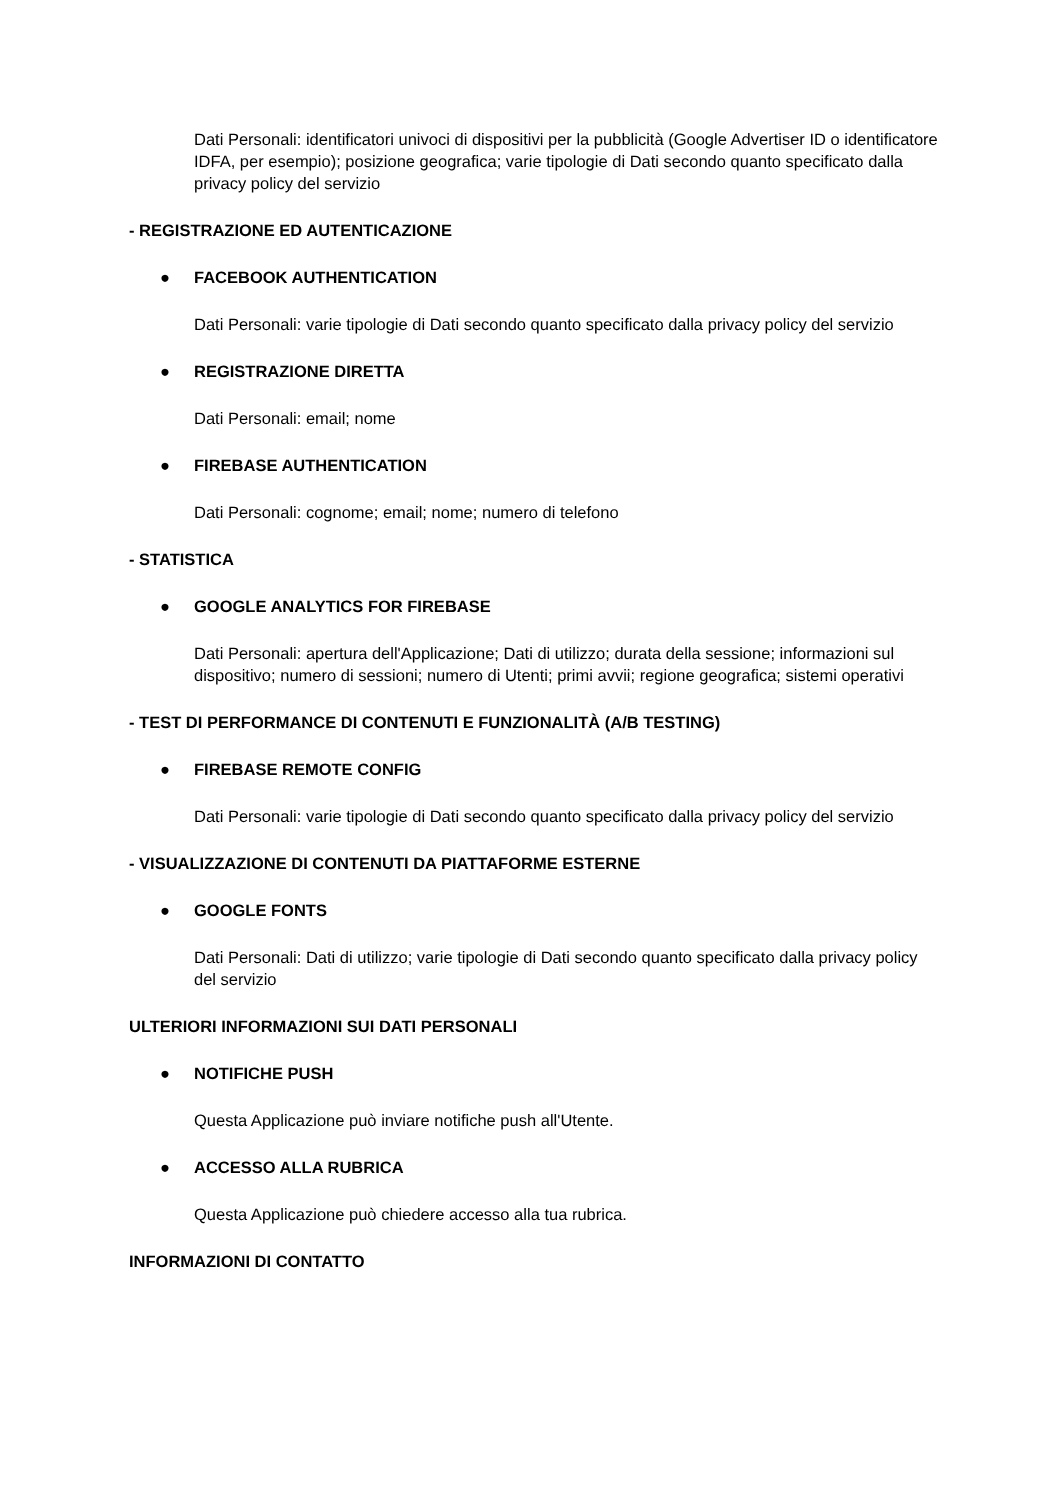Dati Personali: identificatori univoci di dispositivi per la pubblicità (Google Advertiser ID o identificatore IDFA, per esempio); posizione geografica; varie tipologie di Dati secondo quanto specificato dalla privacy policy del servizio
- REGISTRAZIONE ED AUTENTICAZIONE
● FACEBOOK AUTHENTICATION
Dati Personali: varie tipologie di Dati secondo quanto specificato dalla privacy policy del servizio
● REGISTRAZIONE DIRETTA
Dati Personali: email; nome
● FIREBASE AUTHENTICATION
Dati Personali: cognome; email; nome; numero di telefono
- STATISTICA
● GOOGLE ANALYTICS FOR FIREBASE
Dati Personali: apertura dell'Applicazione; Dati di utilizzo; durata della sessione; informazioni sul dispositivo; numero di sessioni; numero di Utenti; primi avvii; regione geografica; sistemi operativi
- TEST DI PERFORMANCE DI CONTENUTI E FUNZIONALITÀ (A/B TESTING)
● FIREBASE REMOTE CONFIG
Dati Personali: varie tipologie di Dati secondo quanto specificato dalla privacy policy del servizio
- VISUALIZZAZIONE DI CONTENUTI DA PIATTAFORME ESTERNE
● GOOGLE FONTS
Dati Personali: Dati di utilizzo; varie tipologie di Dati secondo quanto specificato dalla privacy policy del servizio
ULTERIORI INFORMAZIONI SUI DATI PERSONALI
● NOTIFICHE PUSH
Questa Applicazione può inviare notifiche push all'Utente.
● ACCESSO ALLA RUBRICA
Questa Applicazione può chiedere accesso alla tua rubrica.
INFORMAZIONI DI CONTATTO